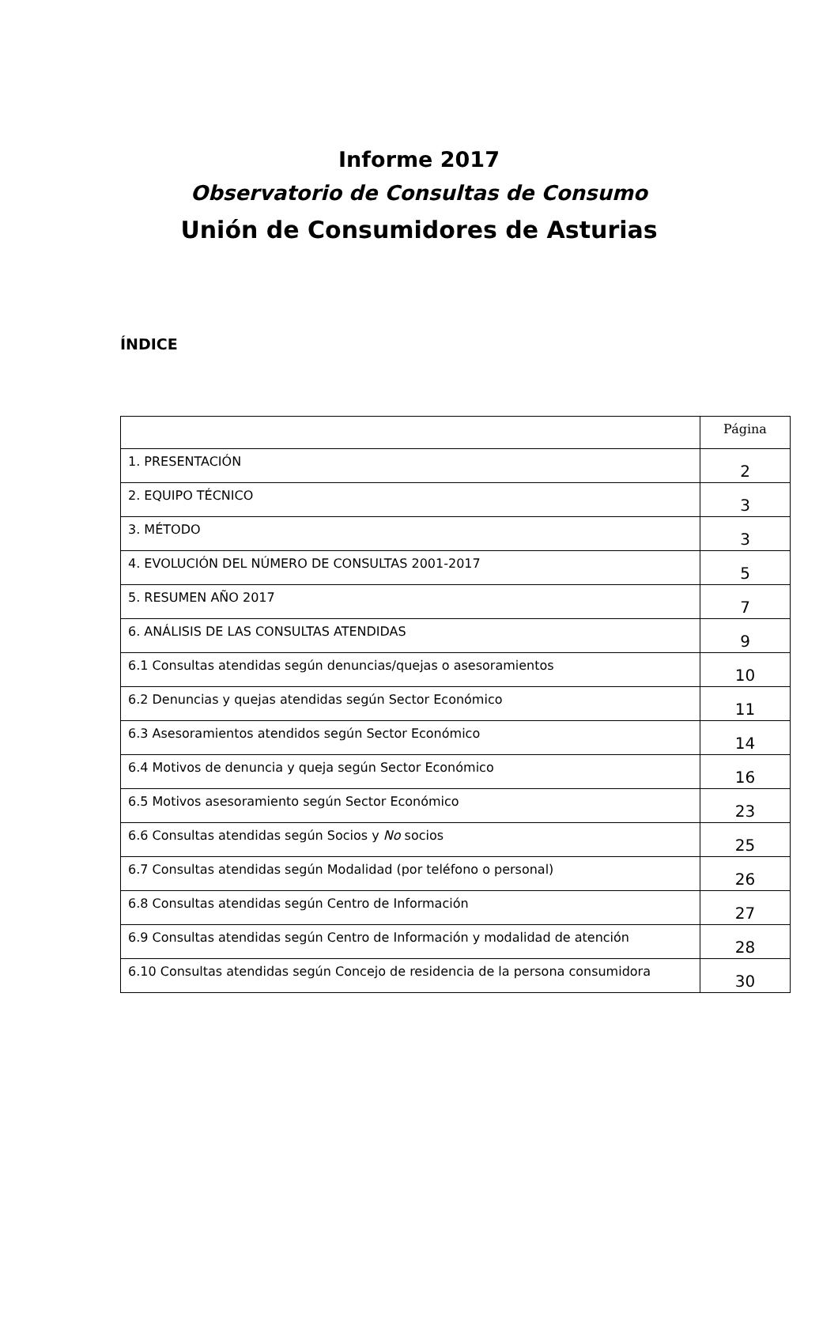Informe 2017
Observatorio de Consultas de Consumo
Unión de Consumidores de Asturias
ÍNDICE
| | Página |
| --- | --- |
| 1. PRESENTACIÓN | 2 |
| 2. EQUIPO TÉCNICO | 3 |
| 3. MÉTODO | 3 |
| 4. EVOLUCIÓN DEL NÚMERO DE CONSULTAS 2001-2017 | 5 |
| 5. RESUMEN AÑO 2017 | 7 |
| 6. ANÁLISIS DE LAS CONSULTAS ATENDIDAS | 9 |
| 6.1 Consultas atendidas según denuncias/quejas o asesoramientos | 10 |
| 6.2 Denuncias y quejas atendidas según Sector Económico | 11 |
| 6.3 Asesoramientos atendidos según Sector Económico | 14 |
| 6.4 Motivos de denuncia y queja según Sector Económico | 16 |
| 6.5 Motivos asesoramiento según Sector Económico | 23 |
| 6.6 Consultas atendidas según Socios y No socios | 25 |
| 6.7 Consultas atendidas según Modalidad (por teléfono o personal) | 26 |
| 6.8 Consultas atendidas según Centro de Información | 27 |
| 6.9 Consultas atendidas según Centro de Información y modalidad de atención | 28 |
| 6.10 Consultas atendidas según Concejo de residencia de la persona consumidora | 30 |